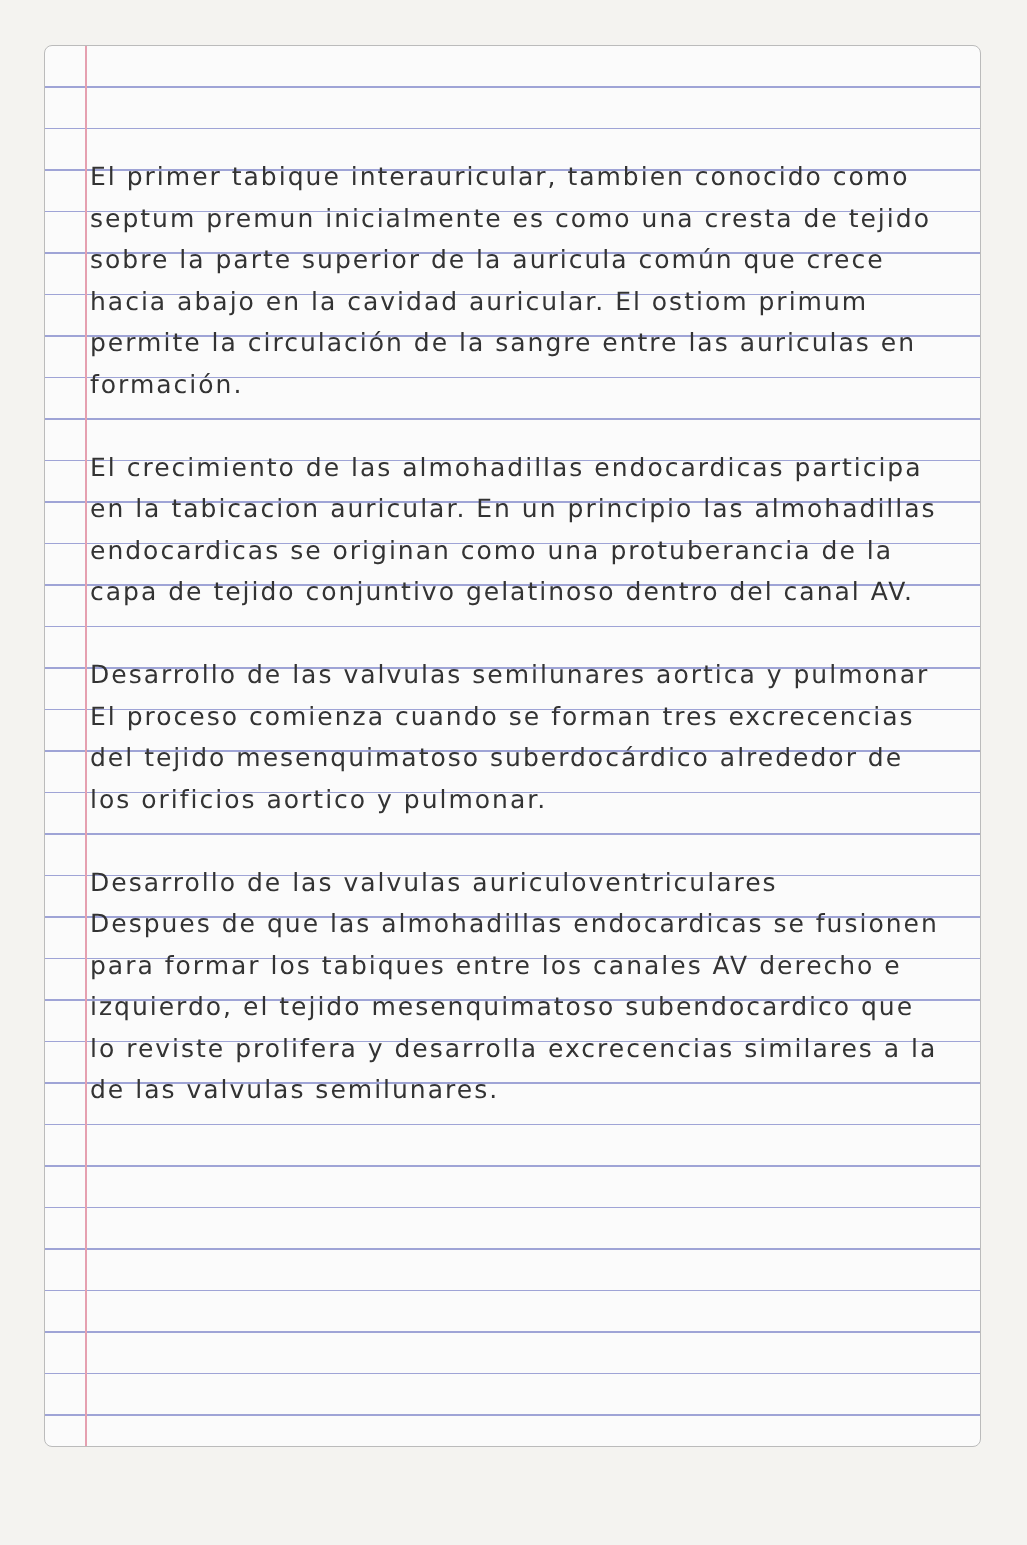El primer tabique interauricular, tambien conocido como septum premun inicialmente es como una cresta de tejido sobre la parte superior de la auricula común que crece hacia abajo en la cavidad auricular. El ostiom primum permite la circulación de la sangre entre las auriculas en formación.
El crecimiento de las almohadillas endocardicas participa en la tabicacion auricular. En un principio las almohadillas endocardicas se originan como una protuberancia de la capa de tejido conjuntivo gelatinoso dentro del canal AV.
Desarrollo de las valvulas semilunares aortica y pulmonar
El proceso comienza cuando se forman tres excrecencias del tejido mesenquimatoso suberdocárdico alrededor de los orificios aortico y pulmonar.
Desarrollo de las valvulas auriculoventriculares
Despues de que las almohadillas endocardicas se fusionen para formar los tabiques entre los canales AV derecho e izquierdo, el tejido mesenquimatoso subendocardico que lo reviste prolifera y desarrolla excrecencias similares a la de las valvulas semilunares.